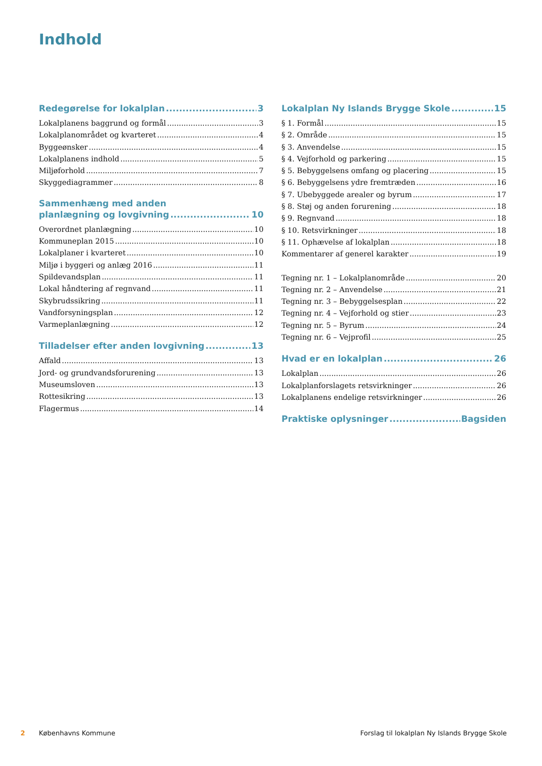Indhold
Redegørelse for lokalplan 3
Lokalplanens baggrund og formål 3
Lokalplanområdet og kvarteret 4
Byggeønsker 4
Lokalplanens indhold 5
Miljøforhold 7
Skyggediagrammer 8
Sammenhæng med anden
planlægning og lovgivning 10
Overordnet planlægning 10
Kommuneplan 2015 10
Lokalplaner i kvarteret 10
Miljø i byggeri og anlæg 2016 11
Spildevandsplan 11
Lokal håndtering af regnvand 11
Skybrudssikring 11
Vandforsyningsplan 12
Varmeplanlægning 12
Tilladelser efter anden lovgivning 13
Affald 13
Jord- og grundvandsforurening 13
Museumsloven 13
Rottesikring 13
Flagermus 14
Lokalplan Ny Islands Brygge Skole 15
§ 1. Formål 15
§ 2. Område 15
§ 3. Anvendelse 15
§ 4. Vejforhold og parkering 15
§ 5. Bebyggelsens omfang og placering 15
§ 6. Bebyggelsens ydre fremtræden 16
§ 7. Ubebyggede arealer og byrum 17
§ 8. Støj og anden forurening 18
§ 9. Regnvand 18
§ 10. Retsvirkninger 18
§ 11. Ophævelse af lokalplan 18
Kommentarer af generel karakter 19
Tegning nr. 1 – Lokalplanområde 20
Tegning nr. 2 – Anvendelse 21
Tegning nr. 3 – Bebyggelsesplan 22
Tegning nr. 4 – Vejforhold og stier 23
Tegning nr. 5 – Byrum 24
Tegning nr. 6 – Vejprofil 25
Hvad er en lokalplan 26
Lokalplan 26
Lokalplanforslagets retsvirkninger 26
Lokalplanens endelige retsvirkninger 26
Praktiske oplysninger Bagsiden
2 Københavns Kommune Forslag til lokalplan Ny Islands Brygge Skole